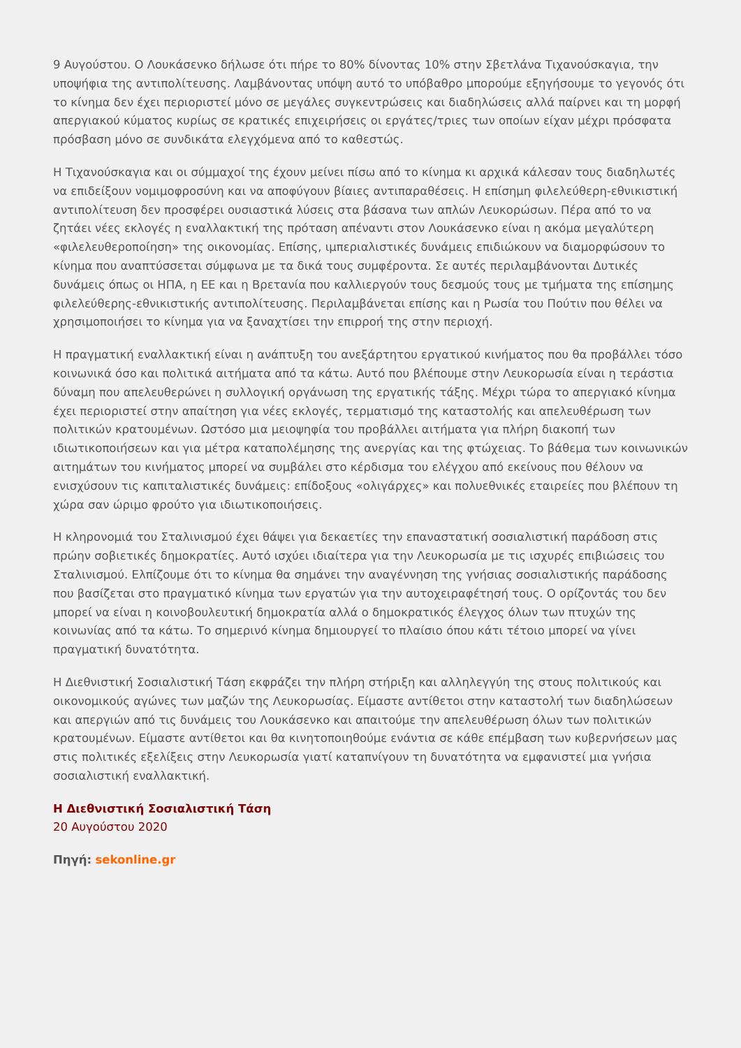9 Αυγούστου. Ο Λουκάσενκο δήλωσε ότι πήρε το 80% δίνοντας 10% στην Σβετλάνα Τιχανούσκαγια, την υποψήφια της αντιπολίτευσης. Λαμβάνοντας υπόψη αυτό το υπόβαθρο μπορούμε εξηγήσουμε το γεγονός ότι το κίνημα δεν έχει περιοριστεί μόνο σε μεγάλες συγκεντρώσεις και διαδηλώσεις αλλά παίρνει και τη μορφή απεργιακού κύματος κυρίως σε κρατικές επιχειρήσεις οι εργάτες/τριες των οποίων είχαν μέχρι πρόσφατα πρόσβαση μόνο σε συνδικάτα ελεγχόμενα από το καθεστώς.
Η Τιχανούσκαγια και οι σύμμαχοί της έχουν μείνει πίσω από το κίνημα κι αρχικά κάλεσαν τους διαδηλωτές να επιδείξουν νομιμοφροσύνη και να αποφύγουν βίαιες αντιπαραθέσεις. Η επίσημη φιλελεύθερη-εθνικιστική αντιπολίτευση δεν προσφέρει ουσιαστικά λύσεις στα βάσανα των απλών Λευκορώσων. Πέρα από το να ζητάει νέες εκλογές η εναλλακτική της πρόταση απέναντι στον Λουκάσενκο είναι η ακόμα μεγαλύτερη «φιλελευθεροποίηση» της οικονομίας. Επίσης, ιμπεριαλιστικές δυνάμεις επιδιώκουν να διαμορφώσουν το κίνημα που αναπτύσσεται σύμφωνα με τα δικά τους συμφέροντα. Σε αυτές περιλαμβάνονται Δυτικές δυνάμεις όπως οι ΗΠΑ, η ΕΕ και η Βρετανία που καλλιεργούν τους δεσμούς τους με τμήματα της επίσημης φιλελεύθερης-εθνικιστικής αντιπολίτευσης. Περιλαμβάνεται επίσης και η Ρωσία του Πούτιν που θέλει να χρησιμοποιήσει το κίνημα για να ξαναχτίσει την επιρροή της στην περιοχή.
Η πραγματική εναλλακτική είναι η ανάπτυξη του ανεξάρτητου εργατικού κινήματος που θα προβάλλει τόσο κοινωνικά όσο και πολιτικά αιτήματα από τα κάτω. Αυτό που βλέπουμε στην Λευκορωσία είναι η τεράστια δύναμη που απελευθερώνει η συλλογική οργάνωση της εργατικής τάξης. Μέχρι τώρα το απεργιακό κίνημα έχει περιοριστεί στην απαίτηση για νέες εκλογές, τερματισμό της καταστολής και απελευθέρωση των πολιτικών κρατουμένων. Ωστόσο μια μειοψηφία του προβάλλει αιτήματα για πλήρη διακοπή των ιδιωτικοποιήσεων και για μέτρα καταπολέμησης της ανεργίας και της φτώχειας. Το βάθεμα των κοινωνικών αιτημάτων του κινήματος μπορεί να συμβάλει στο κέρδισμα του ελέγχου από εκείνους που θέλουν να ενισχύσουν τις καπιταλιστικές δυνάμεις: επίδοξους «ολιγάρχες» και πολυεθνικές εταιρείες που βλέπουν τη χώρα σαν ώριμο φρούτο για ιδιωτικοποιήσεις.
Η κληρονομιά του Σταλινισμού έχει θάψει για δεκαετίες την επαναστατική σοσιαλιστική παράδοση στις πρώην σοβιετικές δημοκρατίες. Αυτό ισχύει ιδιαίτερα για την Λευκορωσία με τις ισχυρές επιβιώσεις του Σταλινισμού. Ελπίζουμε ότι το κίνημα θα σημάνει την αναγέννηση της γνήσιας σοσιαλιστικής παράδοσης που βασίζεται στο πραγματικό κίνημα των εργατών για την αυτοχειραφέτησή τους. Ο ορίζοντάς του δεν μπορεί να είναι η κοινοβουλευτική δημοκρατία αλλά ο δημοκρατικός έλεγχος όλων των πτυχών της κοινωνίας από τα κάτω. Το σημερινό κίνημα δημιουργεί το πλαίσιο όπου κάτι τέτοιο μπορεί να γίνει πραγματική δυνατότητα.
Η Διεθνιστική Σοσιαλιστική Τάση εκφράζει την πλήρη στήριξη και αλληλεγγύη της στους πολιτικούς και οικονομικούς αγώνες των μαζών της Λευκορωσίας. Είμαστε αντίθετοι στην καταστολή των διαδηλώσεων και απεργιών από τις δυνάμεις του Λουκάσενκο και απαιτούμε την απελευθέρωση όλων των πολιτικών κρατουμένων. Είμαστε αντίθετοι και θα κινητοποιηθούμε ενάντια σε κάθε επέμβαση των κυβερνήσεων μας στις πολιτικές εξελίξεις στην Λευκορωσία γιατί καταπνίγουν τη δυνατότητα να εμφανιστεί μια γνήσια σοσιαλιστική εναλλακτική.
Η Διεθνιστική Σοσιαλιστική Τάση
20 Αυγούστου 2020
Πηγή: sekonline.gr